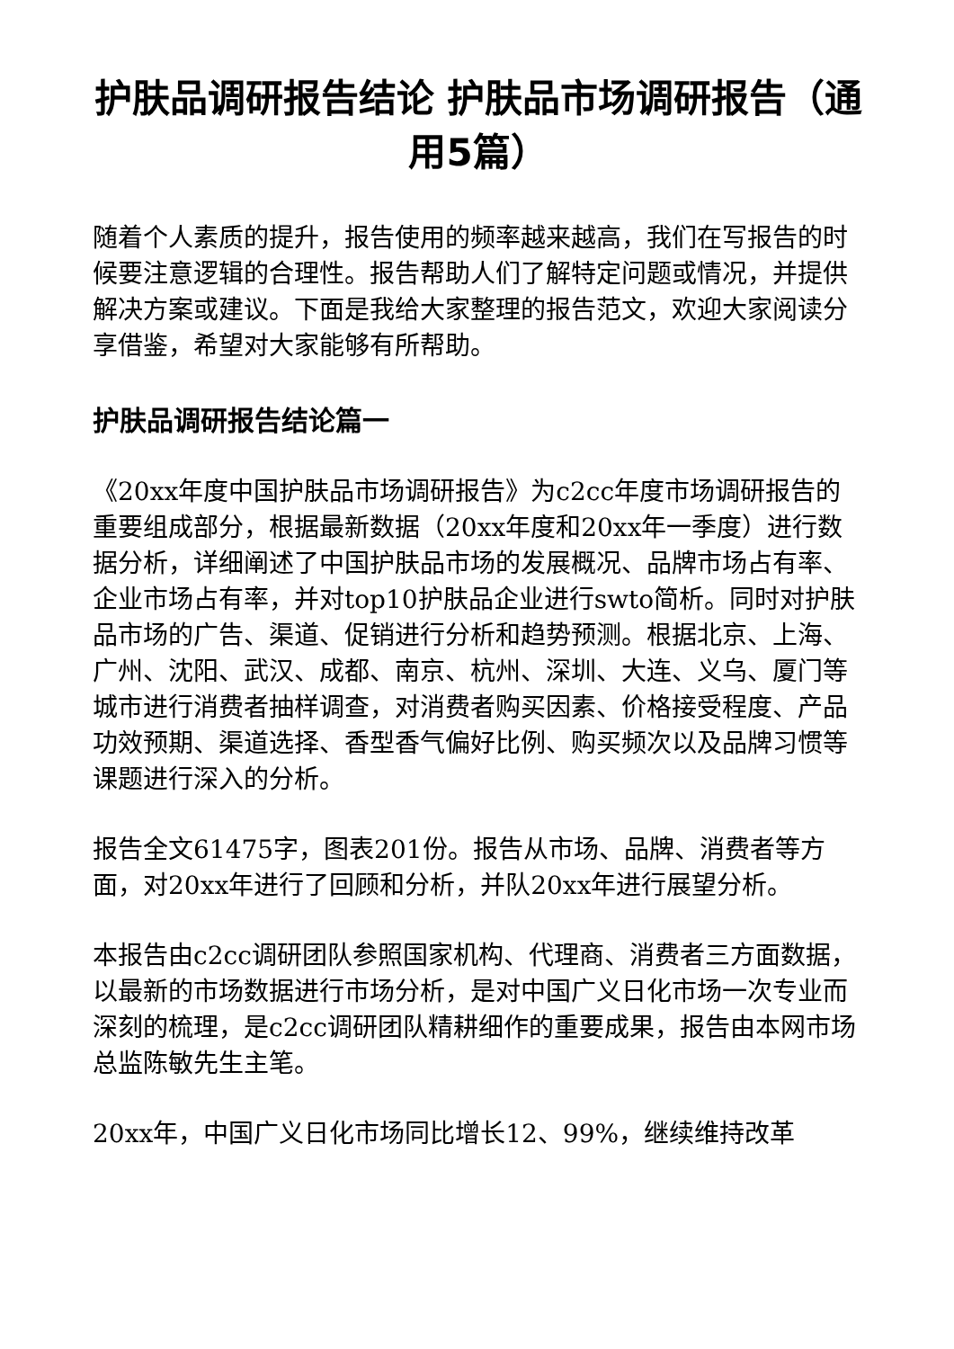护肤品调研报告结论 护肤品市场调研报告（通用5篇）
随着个人素质的提升，报告使用的频率越来越高，我们在写报告的时候要注意逻辑的合理性。报告帮助人们了解特定问题或情况，并提供解决方案或建议。下面是我给大家整理的报告范文，欢迎大家阅读分享借鉴，希望对大家能够有所帮助。
护肤品调研报告结论篇一
《20xx年度中国护肤品市场调研报告》为c2cc年度市场调研报告的重要组成部分，根据最新数据（20xx年度和20xx年一季度）进行数据分析，详细阐述了中国护肤品市场的发展概况、品牌市场占有率、企业市场占有率，并对top10护肤品企业进行swto简析。同时对护肤品市场的广告、渠道、促销进行分析和趋势预测。根据北京、上海、广州、沈阳、武汉、成都、南京、杭州、深圳、大连、义乌、厦门等城市进行消费者抽样调查，对消费者购买因素、价格接受程度、产品功效预期、渠道选择、香型香气偏好比例、购买频次以及品牌习惯等课题进行深入的分析。
报告全文61475字，图表201份。报告从市场、品牌、消费者等方面，对20xx年进行了回顾和分析，并队20xx年进行展望分析。
本报告由c2cc调研团队参照国家机构、代理商、消费者三方面数据，以最新的市场数据进行市场分析，是对中国广义日化市场一次专业而深刻的梳理，是c2cc调研团队精耕细作的重要成果，报告由本网市场总监陈敏先生主笔。
20xx年，中国广义日化市场同比增长12、99%，继续维持改革